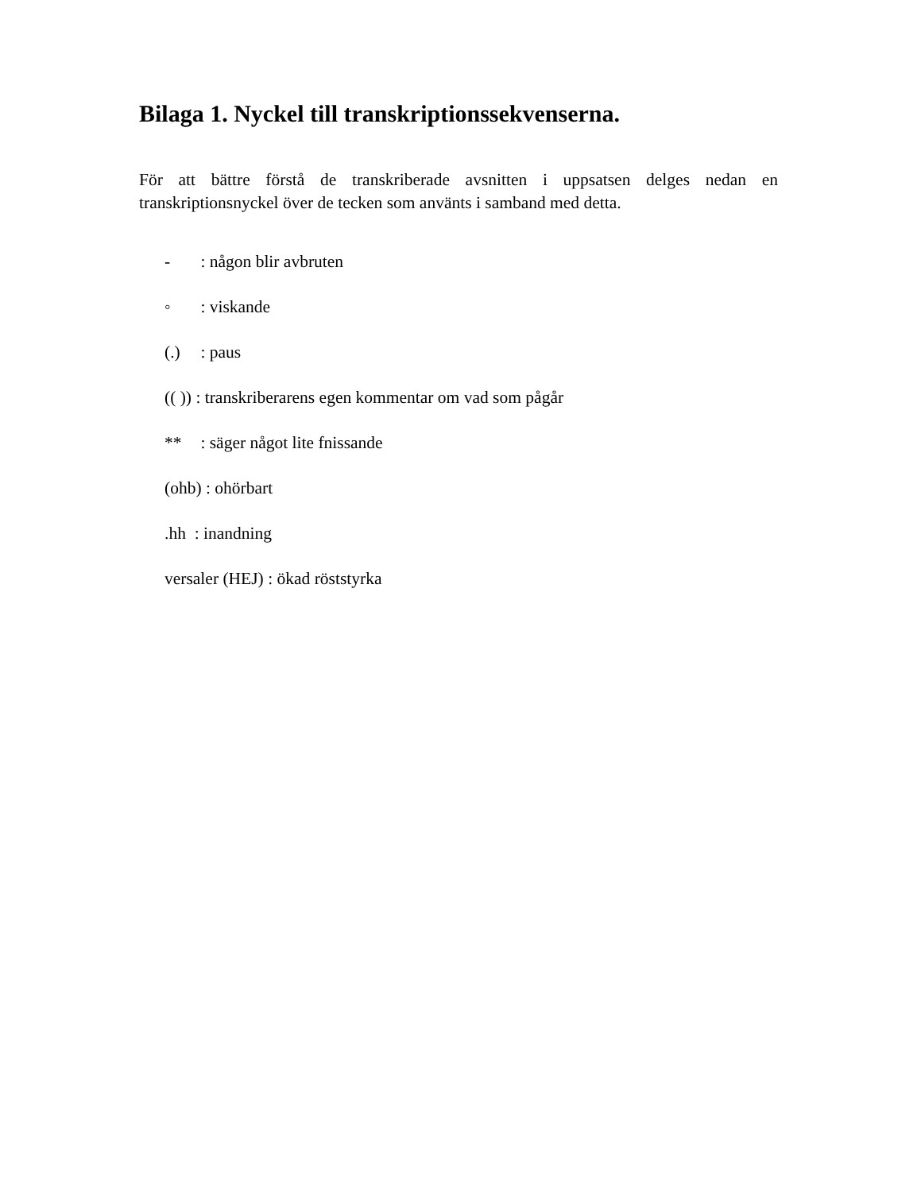Bilaga 1. Nyckel till transkriptionssekvenserna.
För att bättre förstå de transkriberade avsnitten i uppsatsen delges nedan en transkriptionsnyckel över de tecken som använts i samband med detta.
- : någon blir avbruten
◦ : viskande
(.) : paus
(( )) : transkriberarens egen kommentar om vad som pågår
** : säger något lite fnissande
(ohb) : ohörbart
.hh : inandning
versaler (HEJ) : ökad röststyrka